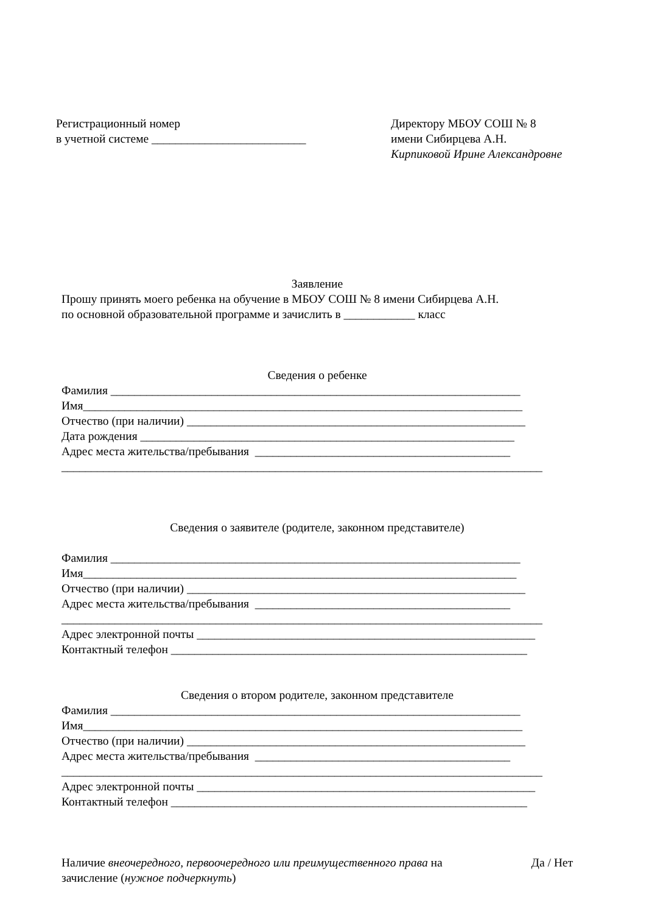Регистрационный номер
в учетной системе __________________________
Директору МБОУ СОШ № 8
имени Сибирцева А.Н.
Кирпиковой Ирине Александровне
Заявление
Прошу принять моего ребенка на обучение в МБОУ СОШ № 8 имени Сибирцева А.Н.
по основной образовательной программе и зачислить в ____________ класс
Сведения о ребенке
Фамилия _____________________________________________________________________
Имя__________________________________________________________________________
Отчество (при наличии) _________________________________________________________
Дата рождения _______________________________________________________________
Адрес места жительства/пребывания ___________________________________________
_________________________________________________________________________________
Сведения о заявителе (родителе, законном представителе)
Фамилия _____________________________________________________________________
Имя_________________________________________________________________________
Отчество (при наличии) _________________________________________________________
Адрес места жительства/пребывания ___________________________________________
_________________________________________________________________________________
Адрес электронной почты _________________________________________________________
Контактный телефон ____________________________________________________________
Сведения о втором родителе, законном представителе
Фамилия _____________________________________________________________________
Имя__________________________________________________________________________
Отчество (при наличии) _________________________________________________________
Адрес места жительства/пребывания ___________________________________________
_________________________________________________________________________________
Адрес электронной почты _________________________________________________________
Контактный телефон ____________________________________________________________
Наличие внеочередного, первоочередного или преимущественного права на
зачисление (нужное подчеркнуть)
Да / Нет